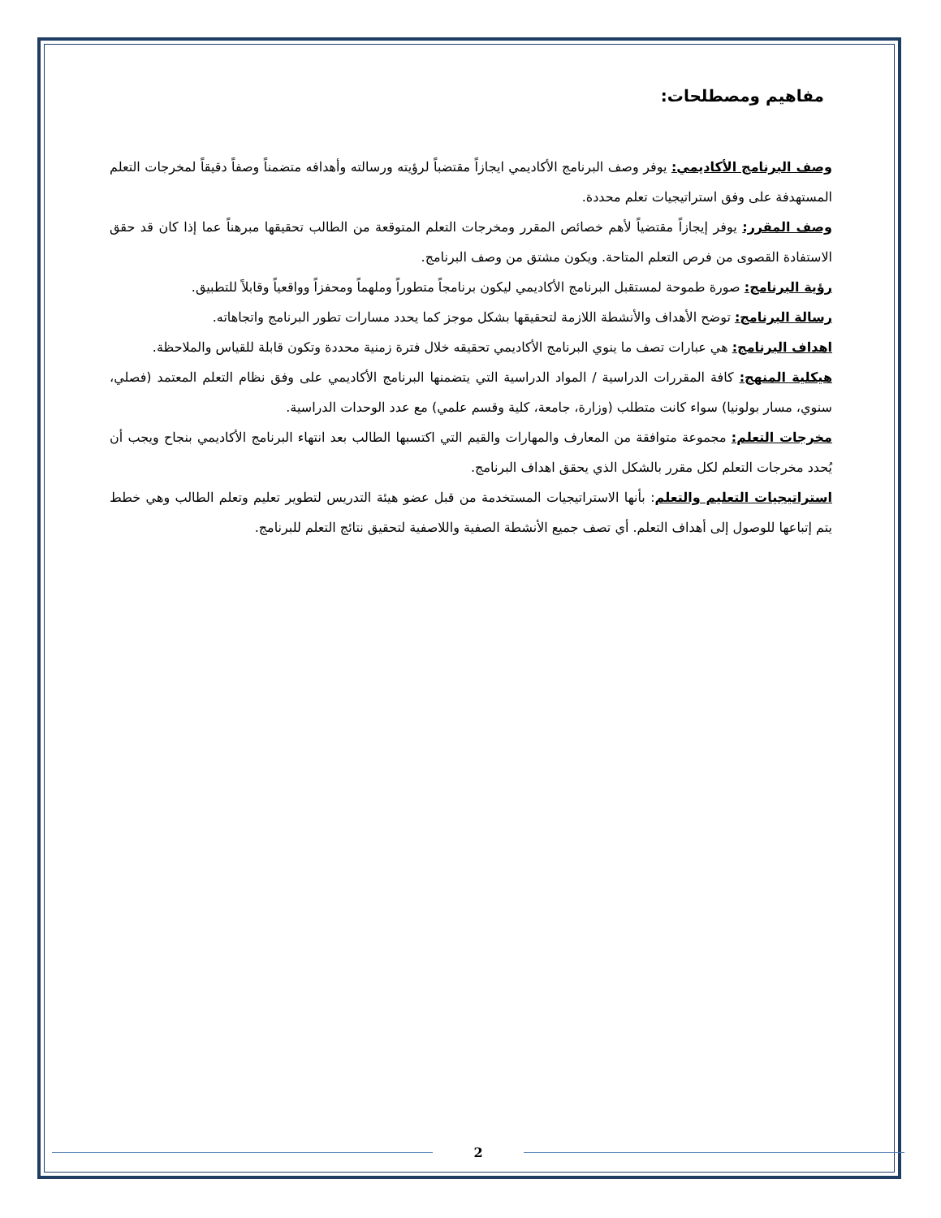مفاهيم ومصطلحات:
وصف البرنامج الأكاديمي: يوفر وصف البرنامج الأكاديمي ايجازاً مقتضباً لرؤيته ورسالته وأهدافه متضمناً وصفاً دقيقاً لمخرجات التعلم المستهدفة على وفق استراتيجيات تعلم محددة.
وصف المقرر: يوفر إيجازاً مقتضياً لأهم خصائص المقرر ومخرجات التعلم المتوقعة من الطالب تحقيقها مبرهناً عما إذا كان قد حقق الاستفادة القصوى من فرص التعلم المتاحة. ويكون مشتق من وصف البرنامج.
رؤية البرنامج: صورة طموحة لمستقبل البرنامج الأكاديمي ليكون برنامجاً متطوراً وملهماً ومحفزاً وواقعياً وقابلاً للتطبيق.
رسالة البرنامج: توضح الأهداف والأنشطة اللازمة لتحقيقها بشكل موجز كما يحدد مسارات تطور البرنامج واتجاهاته.
اهداف البرنامج: هي عبارات تصف ما ينوي البرنامج الأكاديمي تحقيقه خلال فترة زمنية محددة وتكون قابلة للقياس والملاحظة.
هيكلية المنهج: كافة المقررات الدراسية / المواد الدراسية التي يتضمنها البرنامج الأكاديمي على وفق نظام التعلم المعتمد (فصلي، سنوي، مسار بولونيا) سواء كانت متطلب (وزارة، جامعة، كلية وقسم علمي) مع عدد الوحدات الدراسية.
مخرجات التعلم: مجموعة متوافقة من المعارف والمهارات والقيم التي اكتسبها الطالب بعد انتهاء البرنامج الأكاديمي بنجاح ويجب أن يُحدد مخرجات التعلم لكل مقرر بالشكل الذي يحقق اهداف البرنامج.
استراتيجيات التعليم والتعلم: بأنها الاستراتيجيات المستخدمة من قبل عضو هيئة التدريس لتطوير تعليم وتعلم الطالب وهي خطط يتم إتباعها للوصول إلى أهداف التعلم. أي تصف جميع الأنشطة الصفية واللاصفية لتحقيق نتائج التعلم للبرنامج.
2